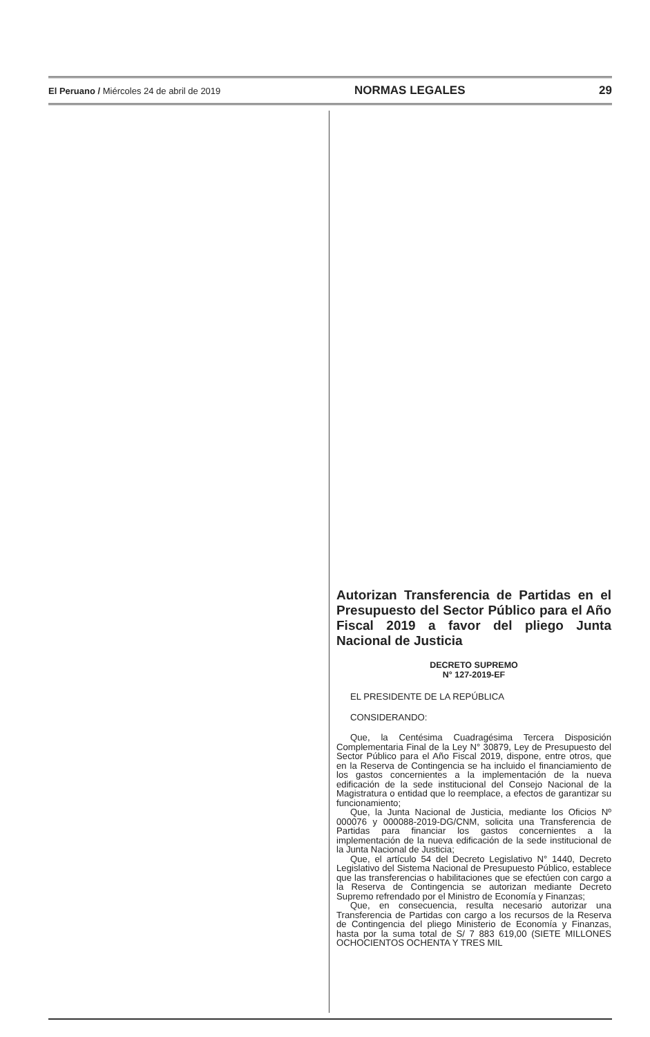El Peruano / Miércoles 24 de abril de 2019 NORMAS LEGALES 29
Autorizan Transferencia de Partidas en el Presupuesto del Sector Público para el Año Fiscal 2019 a favor del pliego Junta Nacional de Justicia
DECRETO SUPREMO
N° 127-2019-EF
EL PRESIDENTE DE LA REPÚBLICA
CONSIDERANDO:
Que, la Centésima Cuadragésima Tercera Disposición Complementaria Final de la Ley N° 30879, Ley de Presupuesto del Sector Público para el Año Fiscal 2019, dispone, entre otros, que en la Reserva de Contingencia se ha incluido el financiamiento de los gastos concernientes a la implementación de la nueva edificación de la sede institucional del Consejo Nacional de la Magistratura o entidad que lo reemplace, a efectos de garantizar su funcionamiento;
Que, la Junta Nacional de Justicia, mediante los Oficios Nº 000076 y 000088-2019-DG/CNM, solicita una Transferencia de Partidas para financiar los gastos concernientes a la implementación de la nueva edificación de la sede institucional de la Junta Nacional de Justicia;
Que, el artículo 54 del Decreto Legislativo N° 1440, Decreto Legislativo del Sistema Nacional de Presupuesto Público, establece que las transferencias o habilitaciones que se efectúen con cargo a la Reserva de Contingencia se autorizan mediante Decreto Supremo refrendado por el Ministro de Economía y Finanzas;
Que, en consecuencia, resulta necesario autorizar una Transferencia de Partidas con cargo a los recursos de la Reserva de Contingencia del pliego Ministerio de Economía y Finanzas, hasta por la suma total de S/ 7 883 619,00 (SIETE MILLONES OCHOCIENTOS OCHENTA Y TRES MIL